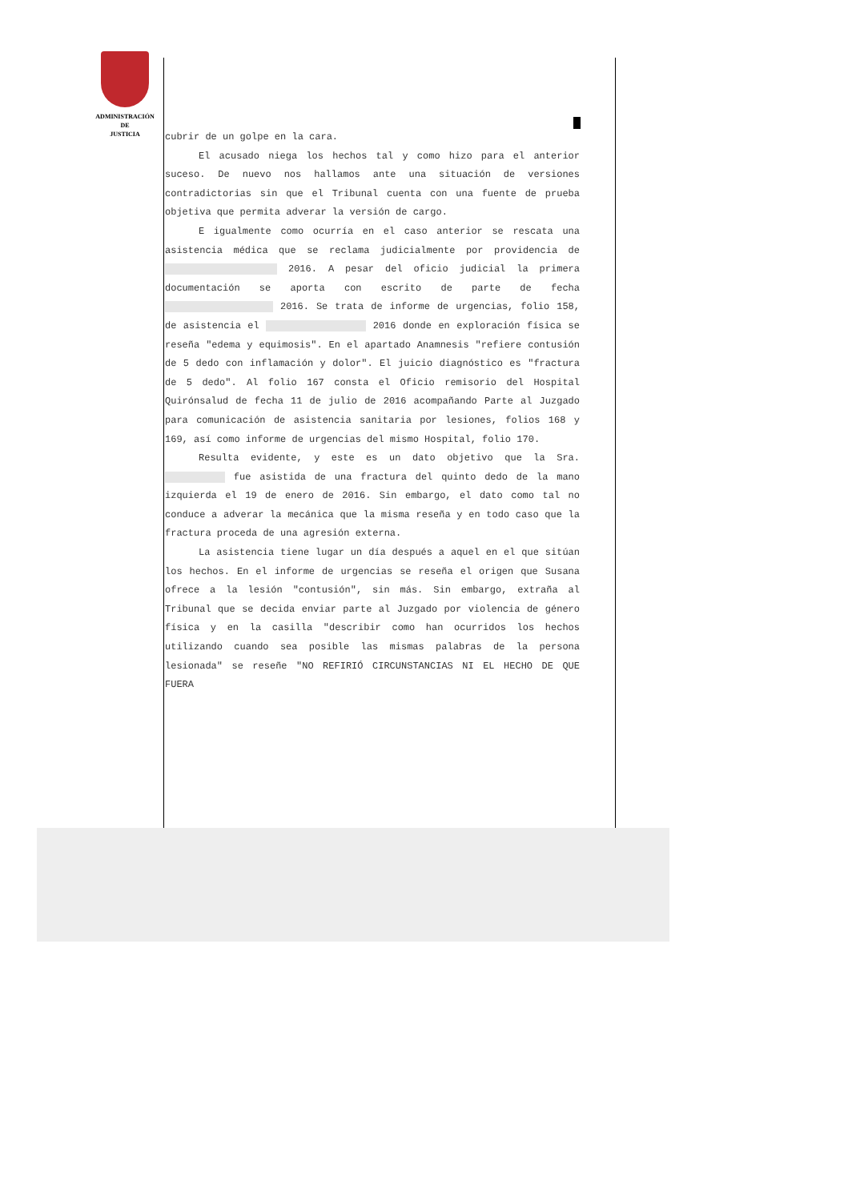ADMINISTRACIÓN
DE
JUSTICIA
cubrir de un golpe en la cara.
El acusado niega los hechos tal y como hizo para el anterior suceso. De nuevo nos hallamos ante una situación de versiones contradictorias sin que el Tribunal cuenta con una fuente de prueba objetiva que permita adverar la versión de cargo.
E igualmente como ocurría en el caso anterior se rescata una asistencia médica que se reclama judicialmente por providencia de 2016. A pesar del oficio judicial la primera documentación se aporta con escrito de parte de fecha 2016. Se trata de informe de urgencias, folio 158, de asistencia el 2016 donde en exploración física se reseña "edema y equimosis". En el apartado Anamnesis "refiere contusión de 5 dedo con inflamación y dolor". El juicio diagnóstico es "fractura de 5 dedo". Al folio 167 consta el Oficio remisorio del Hospital Quirónsalud de fecha 11 de julio de 2016 acompañando Parte al Juzgado para comunicación de asistencia sanitaria por lesiones, folios 168 y 169, así como informe de urgencias del mismo Hospital, folio 170.
Resulta evidente, y este es un dato objetivo que la Sra. fue asistida de una fractura del quinto dedo de la mano izquierda el 19 de enero de 2016. Sin embargo, el dato como tal no conduce a adverar la mecánica que la misma reseña y en todo caso que la fractura proceda de una agresión externa.
La asistencia tiene lugar un día después a aquel en el que sitúan los hechos. En el informe de urgencias se reseña el origen que Susana ofrece a la lesión "contusión", sin más. Sin embargo, extraña al Tribunal que se decida enviar parte al Juzgado por violencia de género física y en la casilla "describir como han ocurridos los hechos utilizando cuando sea posible las mismas palabras de la persona lesionada" se reseñe "NO REFIRIÓ CIRCUNSTANCIAS NI EL HECHO DE QUE FUERA